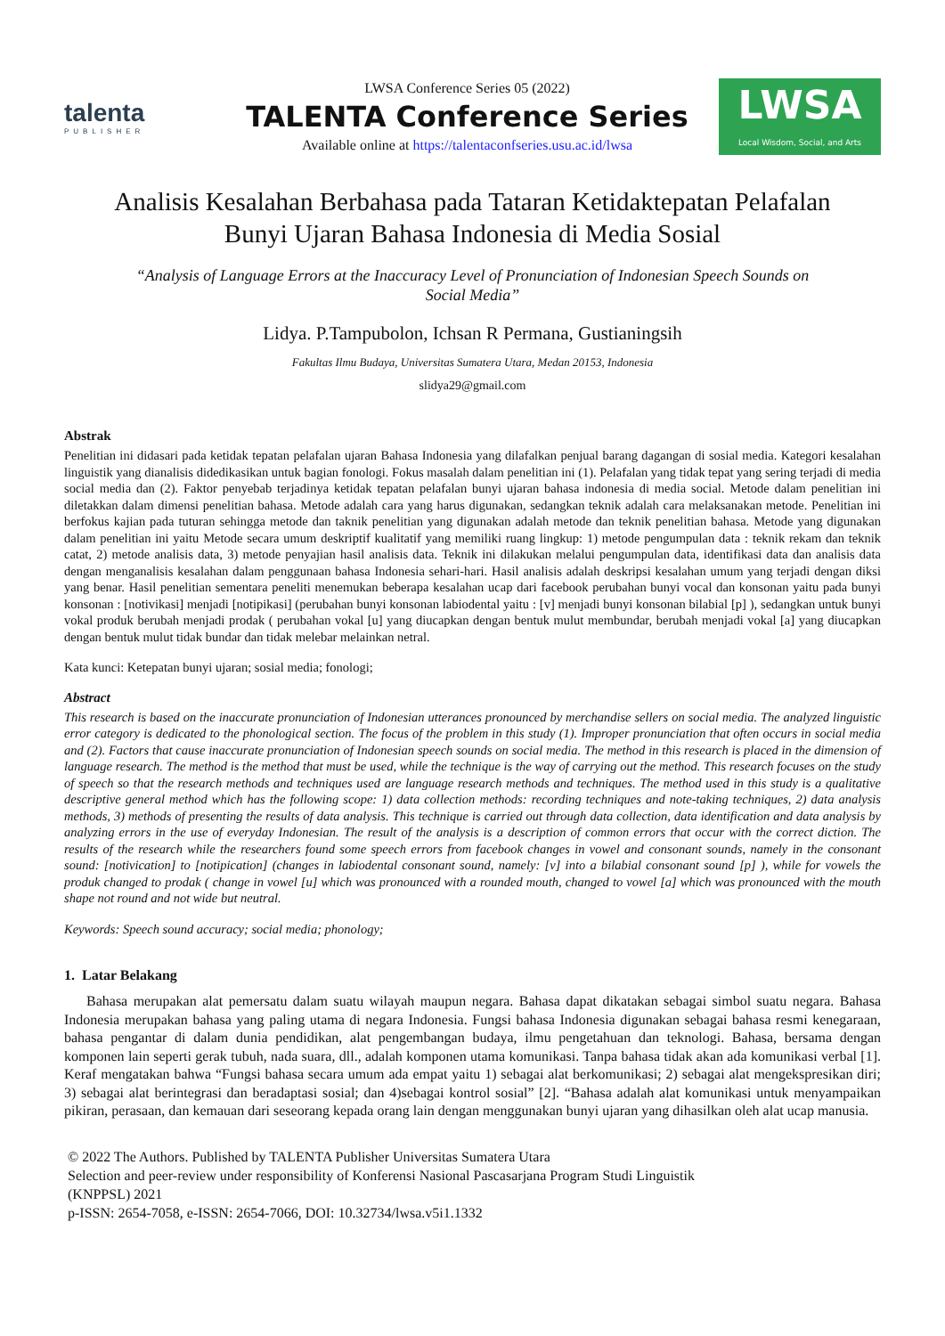talenta
PUBLISHER
LWSA Conference Series 05 (2022)
TALENTA Conference Series
Available online at https://talentaconfseries.usu.ac.id/lwsa
LWSA
Local Wisdom, Social, and Arts
Analisis Kesalahan Berbahasa pada Tataran Ketidaktepatan Pelafalan
Bunyi Ujaran Bahasa Indonesia di Media Sosial
“Analysis of Language Errors at the Inaccuracy Level of Pronunciation of Indonesian Speech Sounds on Social Media”
Lidya. P.Tampubolon, Ichsan R Permana, Gustianingsih
Fakultas Ilmu Budaya, Universitas Sumatera Utara, Medan 20153, Indonesia
slidya29@gmail.com
Abstrak
Penelitian ini didasari pada ketidak tepatan pelafalan ujaran Bahasa Indonesia yang dilafalkan penjual barang dagangan di sosial media. Kategori kesalahan linguistik yang dianalisis didedikasikan untuk bagian fonologi. Fokus masalah dalam penelitian ini (1). Pelafalan yang tidak tepat yang sering terjadi di media social media dan (2). Faktor penyebab terjadinya ketidak tepatan pelafalan bunyi ujaran bahasa indonesia di media social. Metode dalam penelitian ini diletakkan dalam dimensi penelitian bahasa. Metode adalah cara yang harus digunakan, sedangkan teknik adalah cara melaksanakan metode. Penelitian ini berfokus kajian pada tuturan sehingga metode dan taknik penelitian yang digunakan adalah metode dan teknik penelitian bahasa. Metode yang digunakan dalam penelitian ini yaitu Metode secara umum deskriptif kualitatif yang memiliki ruang lingkup: 1) metode pengumpulan data : teknik rekam dan teknik catat, 2) metode analisis data, 3) metode penyajian hasil analisis data. Teknik ini dilakukan melalui pengumpulan data, identifikasi data dan analisis data dengan menganalisis kesalahan dalam penggunaan bahasa Indonesia sehari-hari. Hasil analisis adalah deskripsi kesalahan umum yang terjadi dengan diksi yang benar. Hasil penelitian sementara peneliti menemukan beberapa kesalahan ucap dari facebook perubahan bunyi vocal dan konsonan yaitu pada bunyi konsonan : [notivikasi] menjadi [notipikasi] (perubahan bunyi konsonan labiodental yaitu : [v] menjadi bunyi konsonan bilabial [p] ), sedangkan untuk bunyi vokal produk berubah menjadi prodak ( perubahan vokal [u] yang diucapkan dengan bentuk mulut membundar, berubah menjadi vokal [a] yang diucapkan dengan bentuk mulut tidak bundar dan tidak melebar melainkan netral.
Kata kunci: Ketepatan bunyi ujaran; sosial media; fonologi;
Abstract
This research is based on the inaccurate pronunciation of Indonesian utterances pronounced by merchandise sellers on social media. The analyzed linguistic error category is dedicated to the phonological section. The focus of the problem in this study (1). Improper pronunciation that often occurs in social media and (2). Factors that cause inaccurate pronunciation of Indonesian speech sounds on social media. The method in this research is placed in the dimension of language research. The method is the method that must be used, while the technique is the way of carrying out the method. This research focuses on the study of speech so that the research methods and techniques used are language research methods and techniques. The method used in this study is a qualitative descriptive general method which has the following scope: 1) data collection methods: recording techniques and note-taking techniques, 2) data analysis methods, 3) methods of presenting the results of data analysis. This technique is carried out through data collection, data identification and data analysis by analyzing errors in the use of everyday Indonesian. The result of the analysis is a description of common errors that occur with the correct diction. The results of the research while the researchers found some speech errors from facebook changes in vowel and consonant sounds, namely in the consonant sound: [notivication] to [notipication] (changes in labiodental consonant sound, namely: [v] into a bilabial consonant sound [p] ), while for vowels the produk changed to prodak ( change in vowel [u] which was pronounced with a rounded mouth, changed to vowel [a] which was pronounced with the mouth shape not round and not wide but neutral.
Keywords: Speech sound accuracy; social media; phonology;
1. Latar Belakang
Bahasa merupakan alat pemersatu dalam suatu wilayah maupun negara. Bahasa dapat dikatakan sebagai simbol suatu negara. Bahasa Indonesia merupakan bahasa yang paling utama di negara Indonesia. Fungsi bahasa Indonesia digunakan sebagai bahasa resmi kenegaraan, bahasa pengantar di dalam dunia pendidikan, alat pengembangan budaya, ilmu pengetahuan dan teknologi. Bahasa, bersama dengan komponen lain seperti gerak tubuh, nada suara, dll., adalah komponen utama komunikasi. Tanpa bahasa tidak akan ada komunikasi verbal [1]. Keraf mengatakan bahwa “Fungsi bahasa secara umum ada empat yaitu 1) sebagai alat berkomunikasi; 2) sebagai alat mengekspresikan diri; 3) sebagai alat berintegrasi dan beradaptasi sosial; dan 4)sebagai kontrol sosial” [2]. “Bahasa adalah alat komunikasi untuk menyampaikan pikiran, perasaan, dan kemauan dari seseorang kepada orang lain dengan menggunakan bunyi ujaran yang dihasilkan oleh alat ucap manusia.
© 2022 The Authors. Published by TALENTA Publisher Universitas Sumatera Utara
Selection and peer-review under responsibility of Konferensi Nasional Pascasarjana Program Studi Linguistik
(KNPPSL) 2021
p-ISSN: 2654-7058, e-ISSN: 2654-7066, DOI: 10.32734/lwsa.v5i1.1332